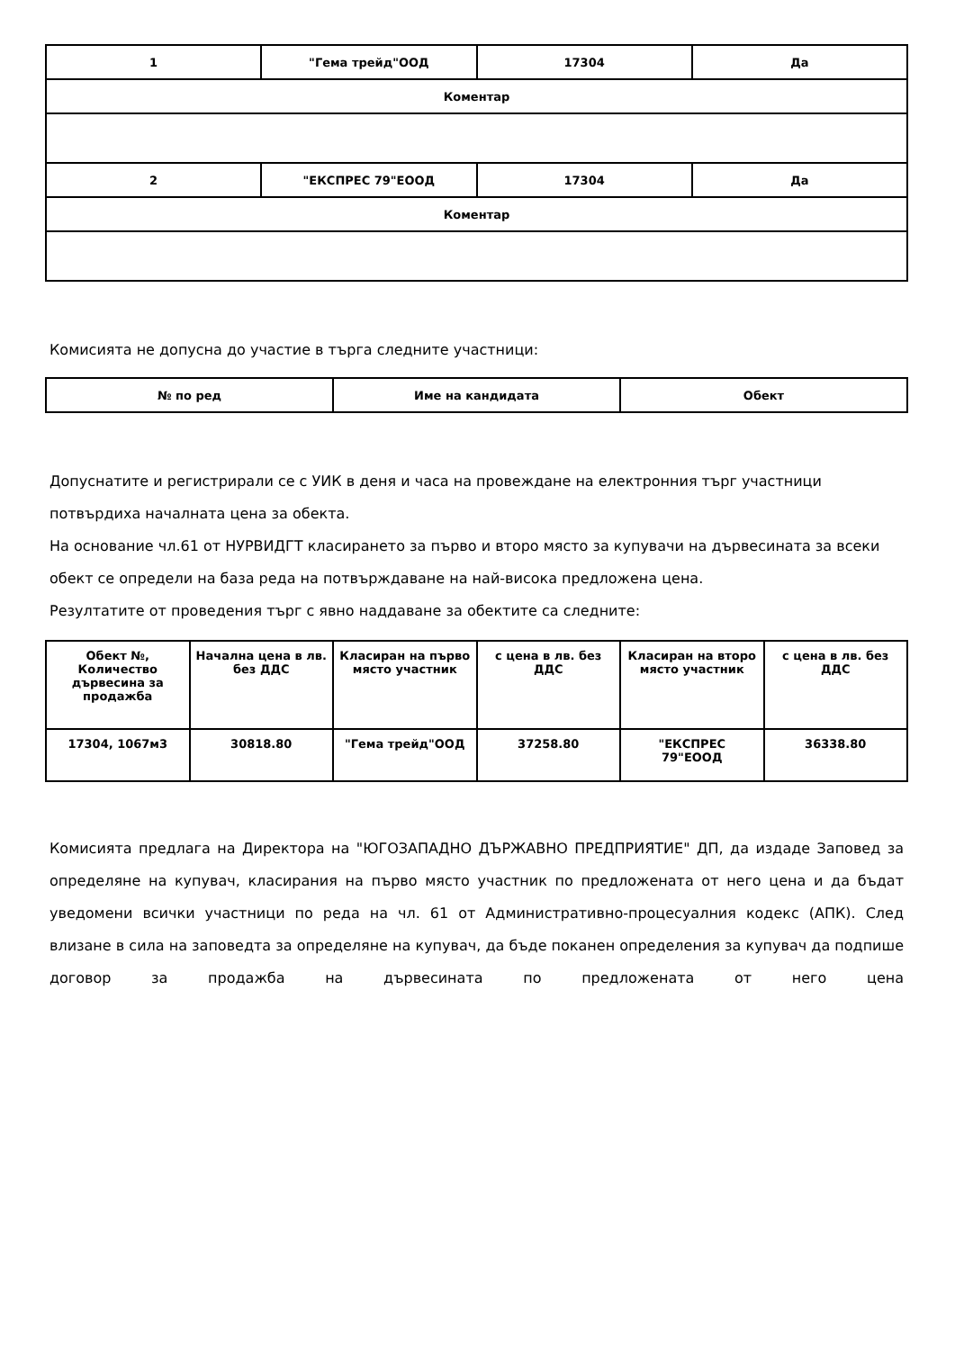| 1 | "Гема трейд"ООД | 17304 | Да |
| Коментар | | | |
| 2 | "ЕКСПРЕС 79"ЕООД | 17304 | Да |
| Коментар | | | |
Комисията не допусна до участие в търга следните участници:
| № по ред | Име на кандидата | Обект |
| --- | --- | --- |
Допуснатите и регистрирали се с УИК в деня и часа на провеждане на електронния търг участници потвърдиха началната цена за обекта.
На основание чл.61 от НУРВИДГТ класирането за първо и второ място за купувачи на дървесината за всеки обект се определи на база реда на потвърждаване на най-висока предложена цена.
Резултатите от проведения търг с явно наддаване за обектите са следните:
| Обект №, Количество дървесина за продажба | Начална цена в лв. без ДДС | Класиран на първо място участник | с цена в лв. без ДДС | Класиран на второ място участник | с цена в лв. без ДДС |
| --- | --- | --- | --- | --- | --- |
| 17304, 1067м3 | 30818.80 | "Гема трейд"ООД | 37258.80 | "ЕКСПРЕС 79"ЕООД | 36338.80 |
Комисията предлага на Директора на "ЮГОЗАПАДНО ДЪРЖАВНО ПРЕДПРИЯТИЕ" ДП, да издаде Заповед за определяне на купувач, класирания на първо място участник по предложената от него цена и да бъдат уведомени всички участници по реда на чл. 61 от Административно-процесуалния кодекс (АПК). След влизане в сила на заповедта за определяне на купувач, да бъде поканен определения за купувач да подпише договор за продажба на дървесината по предложената от него цена